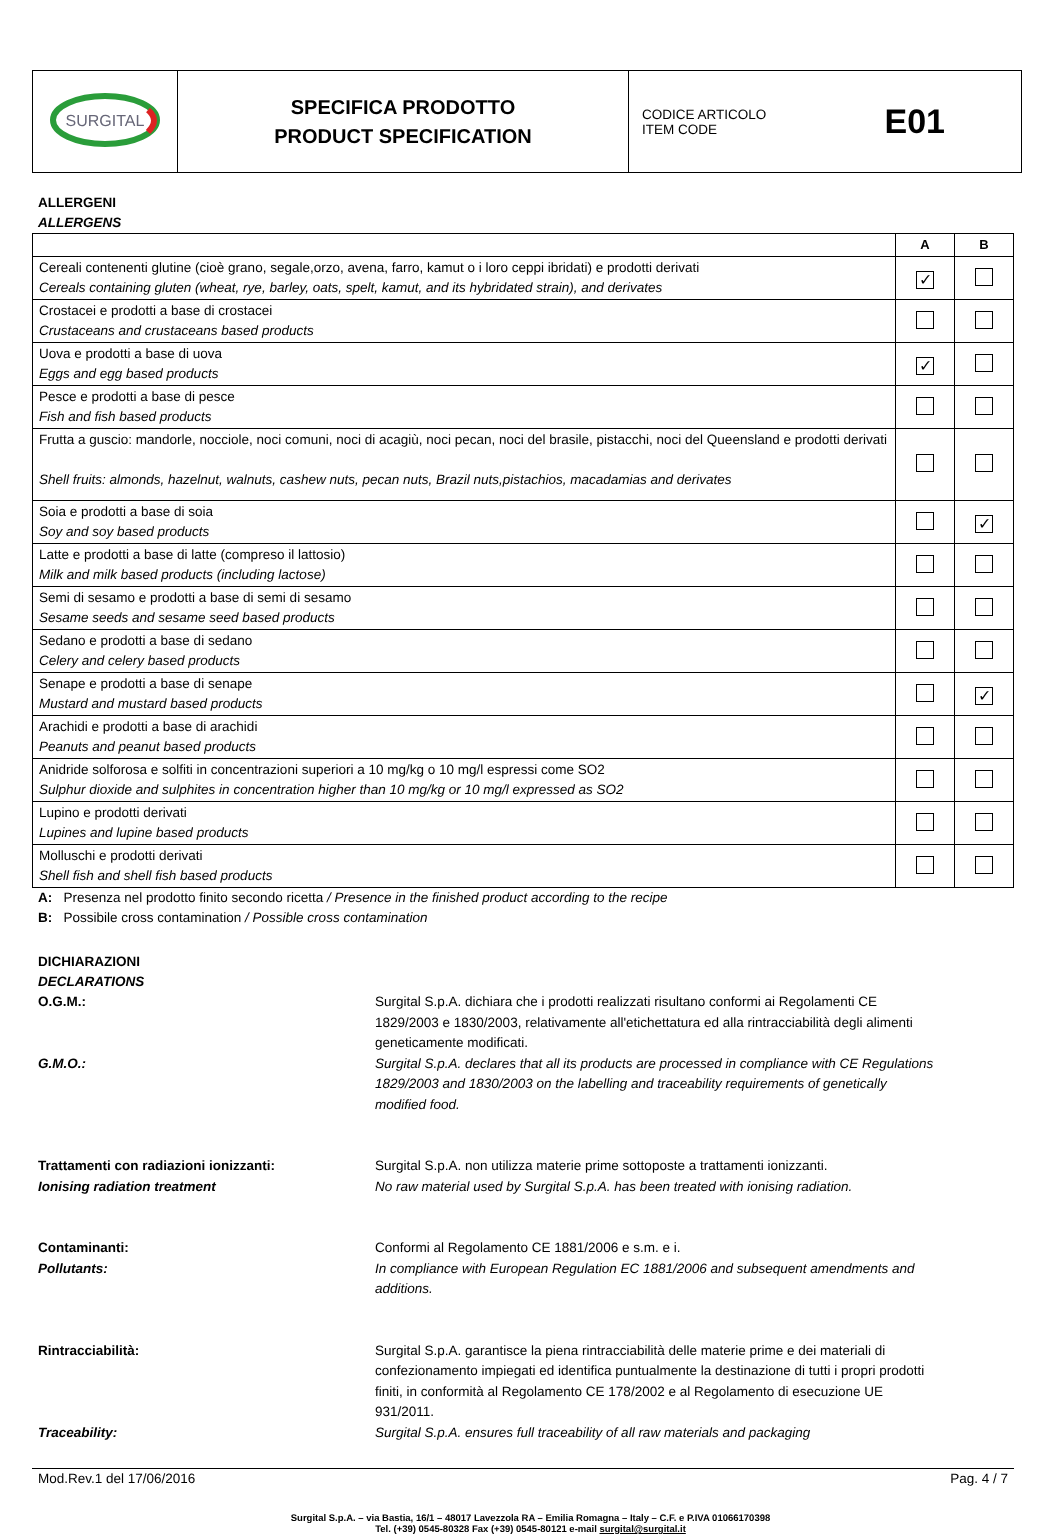| SURGITAL | SPECIFICA PRODOTTO PRODUCT SPECIFICATION | CODICE ARTICOLO ITEM CODE E01 |
ALLERGENI
ALLERGENS
| | A | B |
| --- | --- | --- |
| Cereali contenenti glutine (cioè grano, segale,orzo, avena, farro, kamut o i loro ceppi ibridati) e prodotti derivati Cereals containing gluten (wheat, rye, barley, oats, spelt, kamut, and its hybridated strain), and derivates | ✓ | |
| Crostacei e prodotti a base di crostacei Crustaceans and crustaceans based products | | |
| Uova e prodotti a base di uova Eggs and egg based products | ✓ | |
| Pesce e prodotti a base di pesce Fish and fish based products | | |
| Frutta a guscio: mandorle, nocciole, noci comuni, noci di acagiù, noci pecan, noci del brasile, pistacchi, noci del Queensland e prodotti derivati Shell fruits: almonds, hazelnut, walnuts, cashew nuts, pecan nuts, Brazil nuts,pistachios, macadamias and derivates | | |
| Soia e prodotti a base di soia Soy and soy based products | | ✓ |
| Latte e prodotti a base di latte (compreso il lattosio) Milk and milk based products (including lactose) | | |
| Semi di sesamo e prodotti a base di semi di sesamo Sesame seeds and sesame seed based products | | |
| Sedano e prodotti a base di sedano Celery and celery based products | | |
| Senape e prodotti a base di senape Mustard and mustard based products | | ✓ |
| Arachidi e prodotti a base di arachidi Peanuts and peanut based products | | |
| Anidride solforosa e solfiti in concentrazioni superiori a 10 mg/kg o 10 mg/l espressi come SO2 Sulphur dioxide and sulphites in concentration higher than 10 mg/kg or 10 mg/l expressed as SO2 | | |
| Lupino e prodotti derivati Lupines and lupine based products | | |
| Molluschi e prodotti derivati Shell fish and shell fish based products | | |
A: Presenza nel prodotto finito secondo ricetta / Presence in the finished product according to the recipe
B: Possibile cross contamination / Possible cross contamination
DICHIARAZIONI
DECLARATIONS
O.G.M.:
G.M.O.:
Surgital S.p.A. dichiara che i prodotti realizzati risultano conformi ai Regolamenti CE 1829/2003 e 1830/2003, relativamente all'etichettatura ed alla rintracciabilità degli alimenti geneticamente modificati.
Surgital S.p.A. declares that all its products are processed in compliance with CE Regulations 1829/2003 and 1830/2003 on the labelling and traceability requirements of genetically modified food.
Trattamenti con radiazioni ionizzanti:
Ionising radiation treatment
Surgital S.p.A. non utilizza materie prime sottoposte a trattamenti ionizzanti.
No raw material used by Surgital S.p.A. has been treated with ionising radiation.
Contaminanti:
Pollutants:
Conformi al Regolamento CE 1881/2006 e s.m. e i.
In compliance with European Regulation EC 1881/2006 and subsequent amendments and additions.
Rintracciabilità:
Traceability:
Surgital S.p.A. garantisce la piena rintracciabilità delle materie prime e dei materiali di confezionamento impiegati ed identifica puntualmente la destinazione di tutti i propri prodotti finiti, in conformità al Regolamento CE 178/2002 e al Regolamento di esecuzione UE 931/2011.
Surgital S.p.A. ensures full traceability of all raw materials and packaging
Mod.Rev.1 del 17/06/2016 Pag. 4 / 7
Surgital S.p.A. – via Bastia, 16/1 – 48017 Lavezzola RA – Emilia Romagna – Italy – C.F. e P.IVA 01066170398
Tel. (+39) 0545-80328 Fax (+39) 0545-80121 e-mail surgital@surgital.it